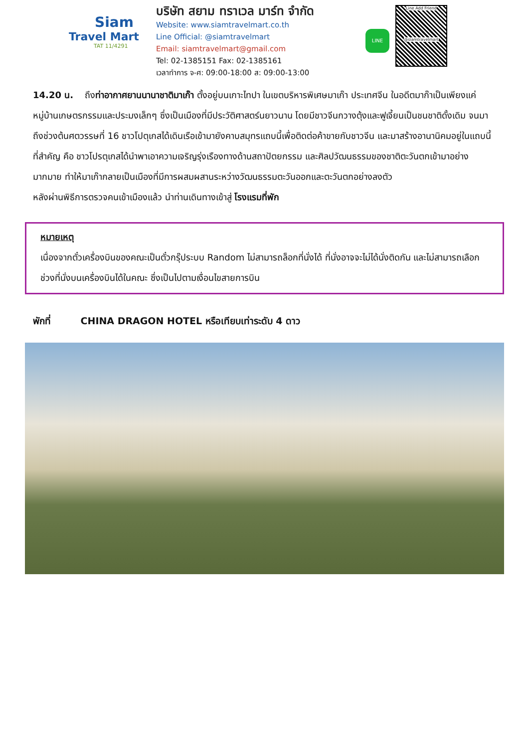Siam
Travel Mart
TAT 11/4291
บริษัท สยาม ทราเวล มาร์ท จำกัด
Website: www.siamtravelmart.co.th
Line Official: @siamtravelmart
Email: siamtravelmart@gmail.com
Tel: 02-1385151 Fax: 02-1385161
เวลาทำการ จ-ศ: 09:00-18:00 ส: 09:00-13:00
LINE
Line Add Friend
@siamtravelmart
14.20 น. ถึงท่าอากาศยานนานาชาติมาเก๊า ตั้งอยู่บนเกาะไทปา ในเขตบริหารพิเศษมาเก๊า ประเทศจีน ในอดีตมาก๊าเป็นเพียงแค่หมู่บ้านเกษตรกรรมและประมงเล็กๆ ซึ่งเป็นเมืองที่มีประวัติศาสตร์นยาวนาน โดยมีชาวจีนกวางตุ้งและฟูเจี้ยนเป็นชนชาติดั้งเดิม จนมาถึงช่วงต้นศตวรรษที่ 16 ชาวโปตุเกสได้เดินเรือเข้ามายังคาบสมุทรแถบนี้เพื่อติดต่อค้าขายกับชาวจีน และมาสร้างอานานิคมอยู่ในแถบนี้ ที่สำคัญ คือ ชาวโปรตุเกสได้นำพาเอาความเจริญรุ่งเรืองทางด้านสถาปัตยกรรม และศิลปวัฒนธรรมของชาติตะวันตกเข้ามาอย่างมากมาย ทำให้มาเก๊ากลายเป็นเมืองที่มีการผสมผสานระหว่างวัฒนธรรมตะวันออกและตะวันตกอย่างลงตัว
หลังผ่านพิธีการตรวจคนเข้าเมืองแล้ว นำท่านเดินทางเข้าสู่ โรงแรมที่พัก
หมายเหตุ
เนื่องจากตั๋วเครื่องบินของคณะเป็นตั๋วกรุ๊ประบบ Random ไม่สามารถล็อกที่นั่งได้ ที่นั่งอาจจะไม่ได้นั่งติดกัน และไม่สามารถเลือกช่วงที่นั่งบนเครื่องบินได้ในคณะ ซึ่งเป็นไปตามเงื่อนไขสายการบิน
พักที่ CHINA DRAGON HOTEL หรือเทียบเท่าระดับ 4 ดาว